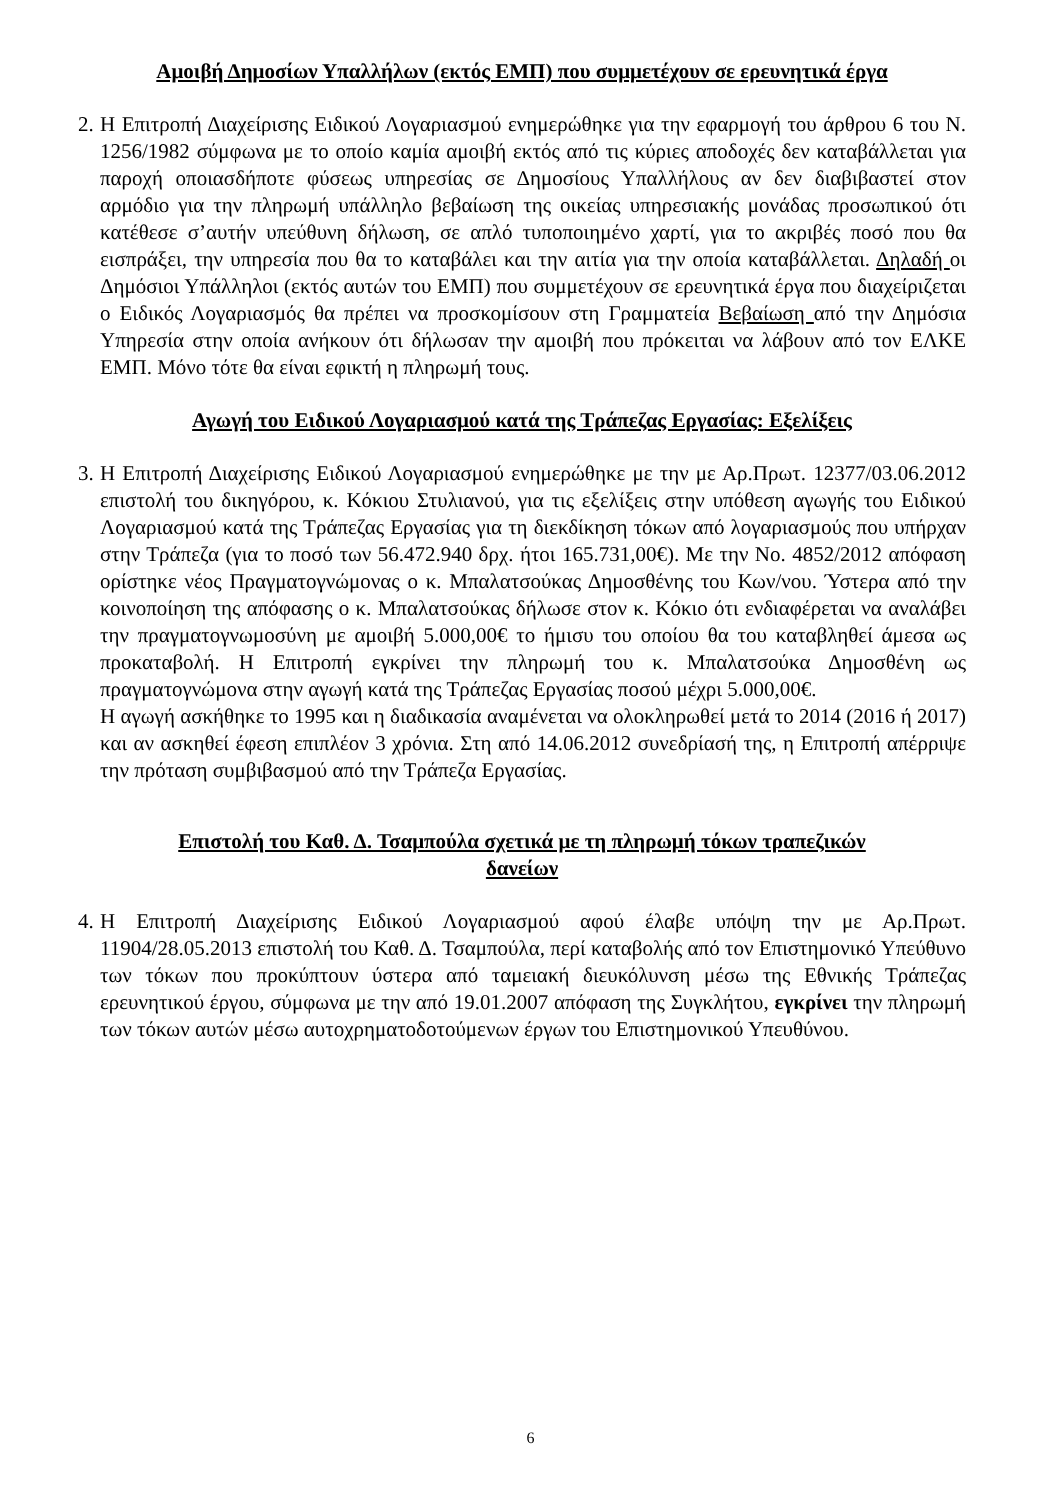Αμοιβή Δημοσίων Υπαλλήλων (εκτός ΕΜΠ) που συμμετέχουν σε ερευνητικά έργα
2.
Η Επιτροπή Διαχείρισης Ειδικού Λογαριασμού ενημερώθηκε για την εφαρμογή του άρθρου 6 του Ν. 1256/1982 σύμφωνα με το οποίο καμία αμοιβή εκτός από τις κύριες αποδοχές δεν καταβάλλεται για παροχή οποιασδήποτε φύσεως υπηρεσίας σε Δημοσίους Υπαλλήλους αν δεν διαβιβαστεί στον αρμόδιο για την πληρωμή υπάλληλο βεβαίωση της οικείας υπηρεσιακής μονάδας προσωπικού ότι κατέθεσε σ’αυτήν υπεύθυνη δήλωση, σε απλό τυποποιημένο χαρτί, για το ακριβές ποσό που θα εισπράξει, την υπηρεσία που θα το καταβάλει και την αιτία για την οποία καταβάλλεται. Δηλαδή οι Δημόσιοι Υπάλληλοι (εκτός αυτών του ΕΜΠ) που συμμετέχουν σε ερευνητικά έργα που διαχείριζεται ο Ειδικός Λογαριασμός θα πρέπει να προσκομίσουν στη Γραμματεία Βεβαίωση από την Δημόσια Υπηρεσία στην οποία ανήκουν ότι δήλωσαν την αμοιβή που πρόκειται να λάβουν από τον ΕΛΚΕ ΕΜΠ. Μόνο τότε θα είναι εφικτή η πληρωμή τους.
Αγωγή του Ειδικού Λογαριασμού κατά της Τράπεζας Εργασίας: Εξελίξεις
3.
Η Επιτροπή Διαχείρισης Ειδικού Λογαριασμού ενημερώθηκε με την με Αρ.Πρωτ. 12377/03.06.2012 επιστολή του δικηγόρου, κ. Κόκιου Στυλιανού, για τις εξελίξεις στην υπόθεση αγωγής του Ειδικού Λογαριασμού κατά της Τράπεζας Εργασίας για τη διεκδίκηση τόκων από λογαριασμούς που υπήρχαν στην Τράπεζα (για το ποσό των 56.472.940 δρχ. ήτοι 165.731,00€). Με την Νο. 4852/2012 απόφαση ορίστηκε νέος Πραγματογνώμονας ο κ. Μπαλατσούκας Δημοσθένης του Κων/νου. Ύστερα από την κοινοποίηση της απόφασης ο κ. Μπαλατσούκας δήλωσε στον κ. Κόκιο ότι ενδιαφέρεται να αναλάβει την πραγματογνωμοσύνη με αμοιβή 5.000,00€ το ήμισυ του οποίου θα του καταβληθεί άμεσα ως προκαταβολή. Η Επιτροπή εγκρίνει την πληρωμή του κ. Μπαλατσούκα Δημοσθένη ως πραγματογνώμονα στην αγωγή κατά της Τράπεζας Εργασίας ποσού μέχρι 5.000,00€.
Η αγωγή ασκήθηκε το 1995 και η διαδικασία αναμένεται να ολοκληρωθεί μετά το 2014 (2016 ή 2017) και αν ασκηθεί έφεση επιπλέον 3 χρόνια. Στη από 14.06.2012 συνεδρίασή της, η Επιτροπή απέρριψε την πρόταση συμβιβασμού από την Τράπεζα Εργασίας.
Επιστολή του Καθ. Δ. Τσαμπούλα σχετικά με τη πληρωμή τόκων τραπεζικών
δανείων
4.
Η Επιτροπή Διαχείρισης Ειδικού Λογαριασμού αφού έλαβε υπόψη την με Αρ.Πρωτ. 11904/28.05.2013 επιστολή του Καθ. Δ. Τσαμπούλα, περί καταβολής από τον Επιστημονικό Υπεύθυνο των τόκων που προκύπτουν ύστερα από ταμειακή διευκόλυνση μέσω της Εθνικής Τράπεζας ερευνητικού έργου, σύμφωνα με την από 19.01.2007 απόφαση της Συγκλήτου, εγκρίνει την πληρωμή των τόκων αυτών μέσω αυτοχρηματοδοτούμενων έργων του Επιστημονικού Υπευθύνου.
6